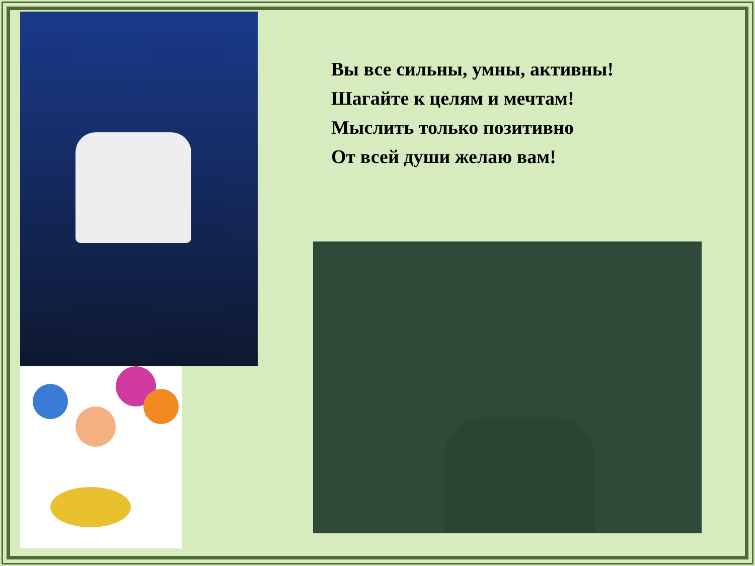Вы все сильны, умны, активны!
Шагайте к целям и мечтам!
Мыслить только позитивно
От всей души желаю вам!